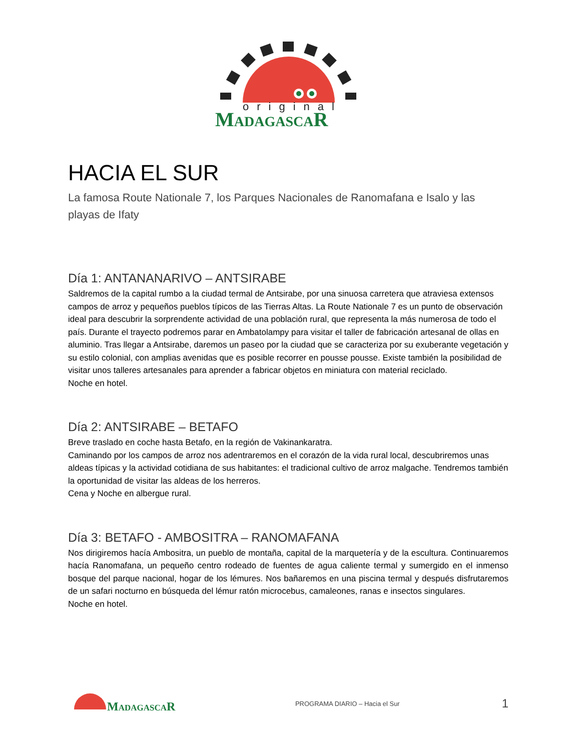original
MADAGASCAR
HACIA EL SUR
La famosa Route Nationale 7, los Parques Nacionales de Ranomafana e Isalo y las playas de Ifaty
Día 1: ANTANANARIVO – ANTSIRABE
Saldremos de la capital rumbo a la ciudad termal de Antsirabe, por una sinuosa carretera que atraviesa extensos campos de arroz y pequeños pueblos típicos de las Tierras Altas. La Route Nationale 7 es un punto de observación ideal para descubrir la sorprendente actividad de una población rural, que representa la más numerosa de todo el país. Durante el trayecto podremos parar en Ambatolampy para visitar el taller de fabricación artesanal de ollas en aluminio. Tras llegar a Antsirabe, daremos un paseo por la ciudad que se caracteriza por su exuberante vegetación y su estilo colonial, con amplias avenidas que es posible recorrer en pousse pousse. Existe también la posibilidad de visitar unos talleres artesanales para aprender a fabricar objetos en miniatura con material reciclado.
Noche en hotel.
Día 2: ANTSIRABE – BETAFO
Breve traslado en coche hasta Betafo, en la región de Vakinankaratra.
Caminando por los campos de arroz nos adentraremos en el corazón de la vida rural local, descubriremos unas aldeas típicas y la actividad cotidiana de sus habitantes: el tradicional cultivo de arroz malgache. Tendremos también la oportunidad de visitar las aldeas de los herreros.
Cena y Noche en albergue rural.
Día 3: BETAFO - AMBOSITRA – RANOMAFANA
Nos dirigiremos hacía Ambositra, un pueblo de montaña, capital de la marquetería y de la escultura. Continuaremos hacía Ranomafana, un pequeño centro rodeado de fuentes de agua caliente termal y sumergido en el inmenso bosque del parque nacional, hogar de los lémures. Nos bañaremos en una piscina termal y después disfrutaremos de un safari nocturno en búsqueda del lémur ratón microcebus, camaleones, ranas e insectos singulares.
Noche en hotel.
MADAGASCAR
PROGRAMA DIARIO – Hacia el Sur 1